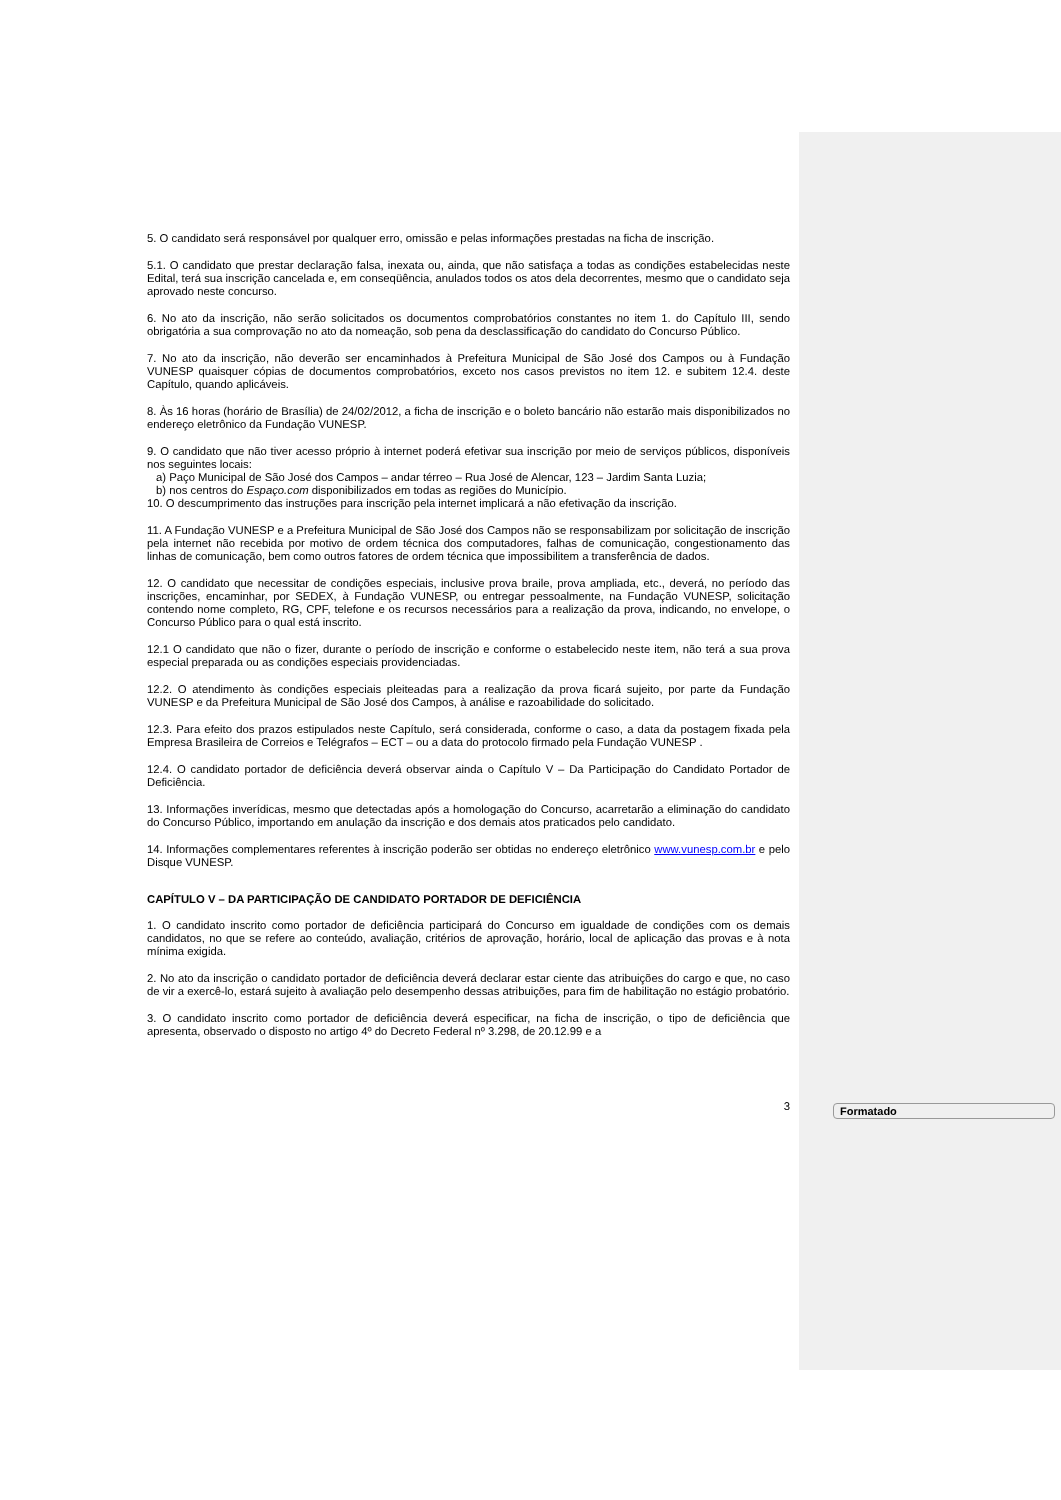Formatado
5. O candidato será responsável por qualquer erro, omissão e pelas informações prestadas na ficha de inscrição.
5.1. O candidato que prestar declaração falsa, inexata ou, ainda, que não satisfaça a todas as condições estabelecidas neste Edital, terá sua inscrição cancelada e, em conseqüência, anulados todos os atos dela decorrentes, mesmo que o candidato seja aprovado neste concurso.
6. No ato da inscrição, não serão solicitados os documentos comprobatórios constantes no item 1. do Capítulo III, sendo obrigatória a sua comprovação no ato da nomeação, sob pena da desclassificação do candidato do Concurso Público.
7. No ato da inscrição, não deverão ser encaminhados à Prefeitura Municipal de São José dos Campos ou à Fundação VUNESP quaisquer cópias de documentos comprobatórios, exceto nos casos previstos no item 12. e subitem 12.4. deste Capítulo, quando aplicáveis.
8. Às 16 horas (horário de Brasília) de 24/02/2012, a ficha de inscrição e o boleto bancário não estarão mais disponibilizados no endereço eletrônico da Fundação VUNESP.
9. O candidato que não tiver acesso próprio à internet poderá efetivar sua inscrição por meio de serviços públicos, disponíveis nos seguintes locais:
a) Paço Municipal de São José dos Campos – andar térreo – Rua José de Alencar, 123 – Jardim Santa Luzia;
b) nos centros do Espaço.com disponibilizados em todas as regiões do Município.
10. O descumprimento das instruções para inscrição pela internet implicará a não efetivação da inscrição.
11. A Fundação VUNESP e a Prefeitura Municipal de São José dos Campos não se responsabilizam por solicitação de inscrição pela internet não recebida por motivo de ordem técnica dos computadores, falhas de comunicação, congestionamento das linhas de comunicação, bem como outros fatores de ordem técnica que impossibilitem a transferência de dados.
12. O candidato que necessitar de condições especiais, inclusive prova braile, prova ampliada, etc., deverá, no período das inscrições, encaminhar, por SEDEX, à Fundação VUNESP, ou entregar pessoalmente, na Fundação VUNESP, solicitação contendo nome completo, RG, CPF, telefone e os recursos necessários para a realização da prova, indicando, no envelope, o Concurso Público para o qual está inscrito.
12.1 O candidato que não o fizer, durante o período de inscrição e conforme o estabelecido neste item, não terá a sua prova especial preparada ou as condições especiais providenciadas.
12.2. O atendimento às condições especiais pleiteadas para a realização da prova ficará sujeito, por parte da Fundação VUNESP e da Prefeitura Municipal de São José dos Campos, à análise e razoabilidade do solicitado.
12.3. Para efeito dos prazos estipulados neste Capítulo, será considerada, conforme o caso, a data da postagem fixada pela Empresa Brasileira de Correios e Telégrafos – ECT – ou a data do protocolo firmado pela Fundação VUNESP .
12.4. O candidato portador de deficiência deverá observar ainda o Capítulo V – Da Participação do Candidato Portador de Deficiência.
13. Informações inverídicas, mesmo que detectadas após a homologação do Concurso, acarretarão a eliminação do candidato do Concurso Público, importando em anulação da inscrição e dos demais atos praticados pelo candidato.
14. Informações complementares referentes à inscrição poderão ser obtidas no endereço eletrônico www.vunesp.com.br e pelo Disque VUNESP.
CAPÍTULO V – DA PARTICIPAÇÃO DE CANDIDATO PORTADOR DE DEFICIÊNCIA
1. O candidato inscrito como portador de deficiência participará do Concurso em igualdade de condições com os demais candidatos, no que se refere ao conteúdo, avaliação, critérios de aprovação, horário, local de aplicação das provas e à nota mínima exigida.
2. No ato da inscrição o candidato portador de deficiência deverá declarar estar ciente das atribuições do cargo e que, no caso de vir a exercê-lo, estará sujeito à avaliação pelo desempenho dessas atribuições, para fim de habilitação no estágio probatório.
3. O candidato inscrito como portador de deficiência deverá especificar, na ficha de inscrição, o tipo de deficiência que apresenta, observado o disposto no artigo 4º do Decreto Federal nº 3.298, de 20.12.99 e a
3